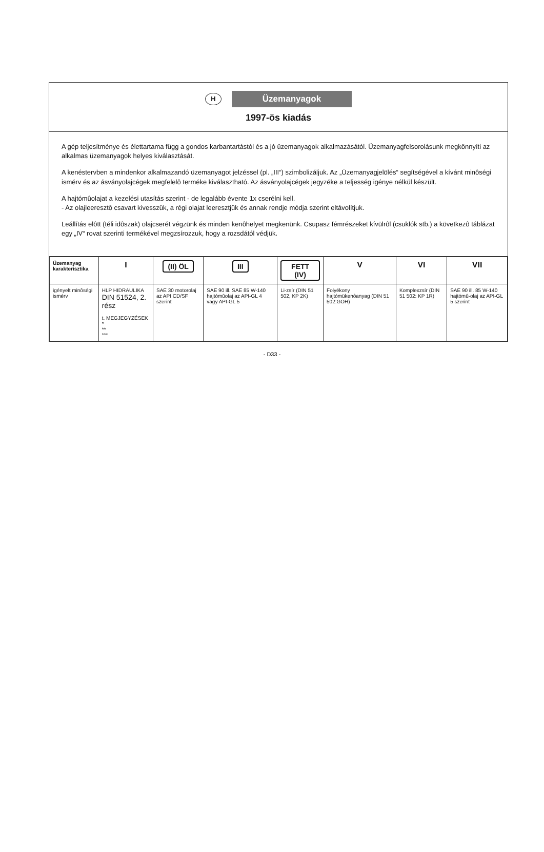H Üzemanyagok
1997-ös kiadás
A gép teljesítménye és élettartama függ a gondos karbantartástól és a jó üzemanyagok alkalmazásától. Üzemanyagfelsorolásunk megkönnyíti az alkalmas üzemanyagok helyes kiválasztását.
A kenéstervben a mindenkor alkalmazandó üzemanyagot jelzéssel (pl. „III“) szimbolizáljuk. Az „Üzemanyagjelölés“ segítségével a kívánt minôségi ismérv és az ásványolajcégek megfelelô terméke kiválasztható. Az ásványolajcégek jegyzéke a teljesség igénye nélkül készült.
A hajtómûolajat a kezelési utasítás szerint - de legalább évente 1x cserélni kell.
- Az olajleeresztô csavart kivesszük, a régi olajat leeresztjük és annak rendje módja szerint eltávolítjuk.
Leállítás elôtt (téli idôszak) olajcserét végzünk és minden kenôhelyet megkenünk. Csupasz fémrészeket kívülrôl (csuklók stb.) a következô táblázat egy „IV“ rovat szerinti termékével megzsírozzuk, hogy a rozsdától védjük.
| Üzemanyag karakterisztika | I | (II) ÖL | III | FETT (IV) | V | VI | VII |
| --- | --- | --- | --- | --- | --- | --- | --- |
| igényelt minôségi ismérv | HLP HIDRAULIKA DIN 51524, 2. rész t. MEGJEGYZÉSEK * ** *** | SAE 30 motorolaj az API CD/SF szerint | SAE 90 ill. SAE 85 W-140 hajtómûolaj az API-GL 4 vagy API-GL 5 | Li-zsír (DIN 51 502, KP 2K) | Folyékony hajtómükenôanyag (DIN 51 502:GOH) | Komplexzsír (DIN 51 502: KP 1R) | SAE 90 ill. 85 W-140 hajtómû-olaj az API-GL 5 szerint |
- D33 -